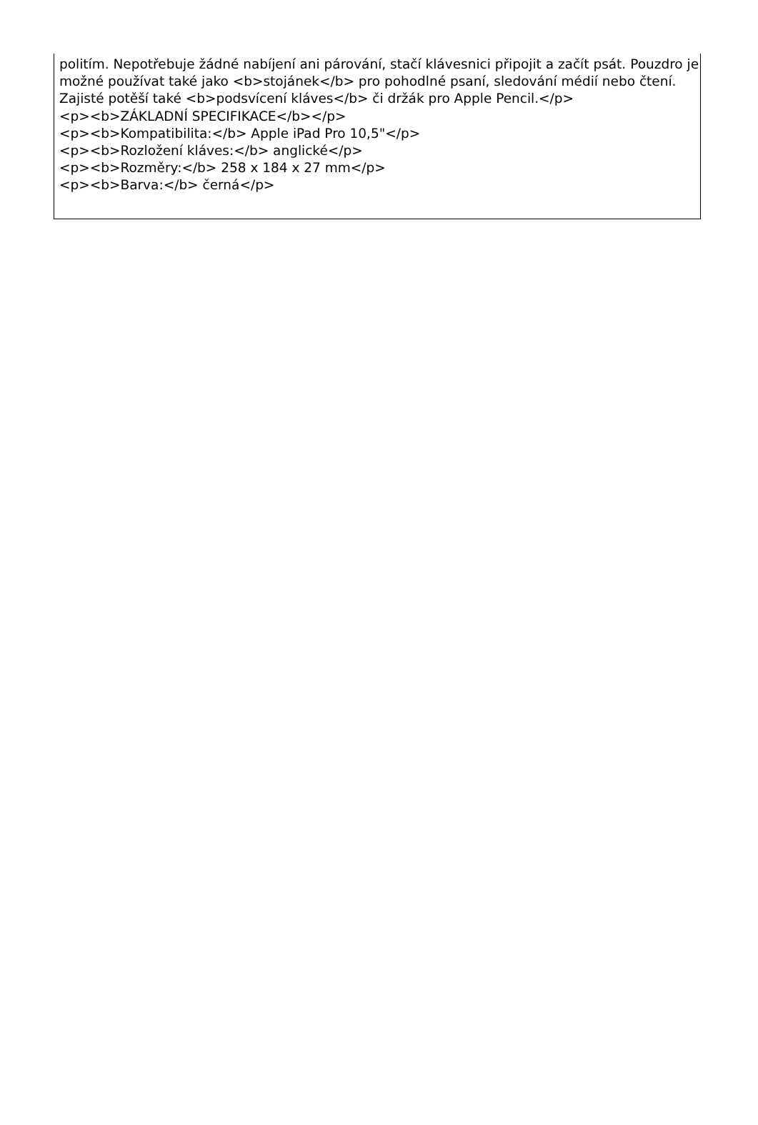politím. Nepotřebuje žádné nabíjení ani párování, stačí klávesnici připojit a začít psát. Pouzdro je možné používat také jako <b>stojánek</b> pro pohodlné psaní, sledování médií nebo čtení. Zajisté potěší také <b>podsvícení kláves</b> či držák pro Apple Pencil.</p>
<p><b>ZÁKLADNÍ SPECIFIKACE</b></p>
<p><b>Kompatibilita:</b> Apple iPad Pro 10,5"</p>
<p><b>Rozložení kláves:</b> anglické</p>
<p><b>Rozměry:</b> 258 x 184 x 27 mm</p>
<p><b>Barva:</b> černá</p>